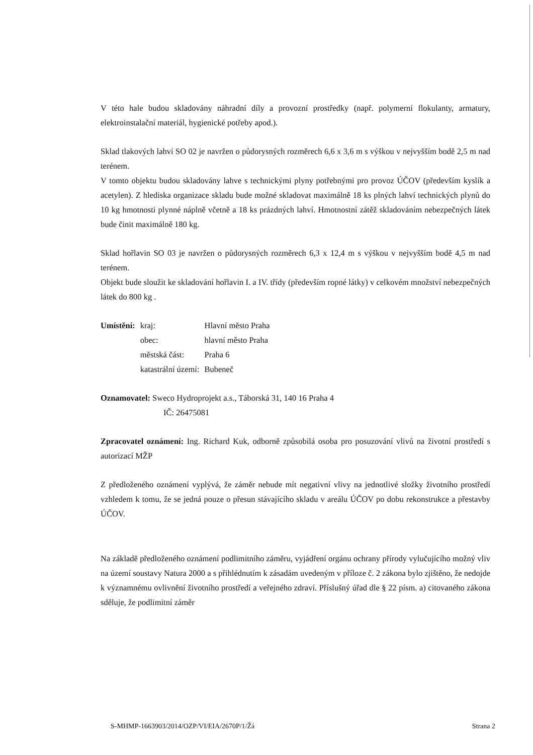V této hale budou skladovány náhradní díly a provozní prostředky (např. polymerní flokulanty, armatury, elektroinstalační materiál, hygienické potřeby apod.).
Sklad tlakových lahví SO 02 je navržen o půdorysných rozměrech 6,6 x 3,6 m s výškou v nejvyšším bodě 2,5 m nad terénem.
V tomto objektu budou skladovány lahve s technickými plyny potřebnými pro provoz ÚČOV (především kyslík a acetylen). Z hlediska organizace skladu bude možné skladovat maximálně 18 ks plných lahví technických plynů do 10 kg hmotnosti plynné náplně včetně a 18 ks prázdných lahví. Hmotnostní zátěž skladováním nebezpečných látek bude činit maximálně 180 kg.
Sklad hořlavin SO 03 je navržen o půdorysných rozměrech 6,3 x 12,4 m s výškou v nejvyšším bodě 4,5 m nad terénem.
Objekt bude sloužit ke skladování hořlavin I. a IV. třídy (především ropné látky) v celkovém množství nebezpečných látek do 800 kg .
| Umístění: | kraj: | Hlavní město Praha |
| | obec: | hlavní město Praha |
| | městská část: | Praha 6 |
| | katastrální území: | Bubeneč |
Oznamovatel: Sweco Hydroprojekt a.s., Táborská 31, 140 16 Praha 4
IČ: 26475081
Zpracovatel oznámení: Ing. Richard Kuk, odborně způsobilá osoba pro posuzování vlivů na životní prostředí s autorizací MŽP
Z předloženého oznámení vyplývá, že záměr nebude mít negativní vlivy na jednotlivé složky životního prostředí vzhledem k tomu, že se jedná pouze o přesun stávajícího skladu v areálu ÚČOV po dobu rekonstrukce a přestavby ÚČOV.
Na základě předloženého oznámení podlimitního záměru, vyjádření orgánu ochrany přírody vylučujícího možný vliv na území soustavy Natura 2000 a s přihlédnutím k zásadám uvedeným v příloze č. 2 zákona bylo zjištěno, že nedojde k významnému ovlivnění životního prostředí a veřejného zdraví. Příslušný úřad dle § 22 písm. a) citovaného zákona sděluje, že podlimitní záměr
S-MHMP-1663903/2014/OZP/VI/EIA/2670P/1/Žá Strana 2